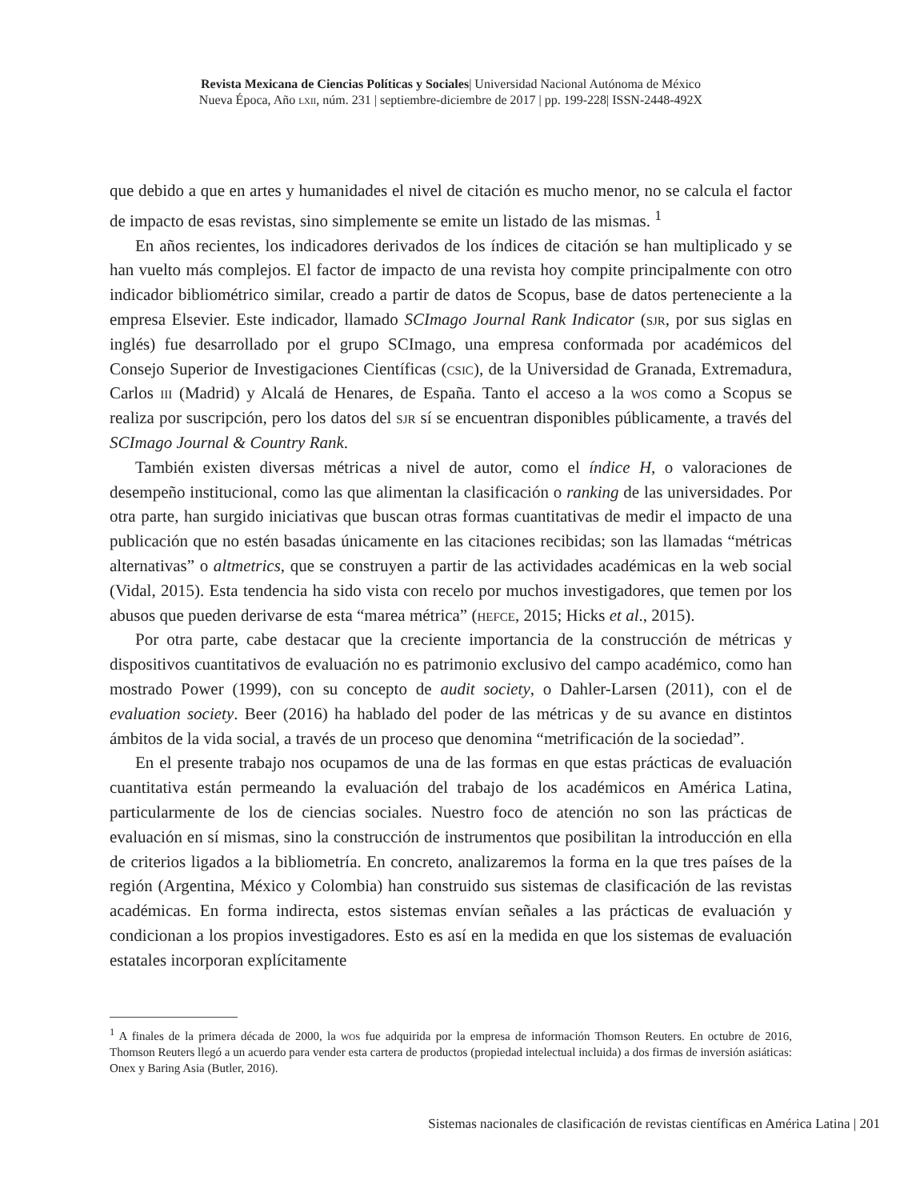Revista Mexicana de Ciencias Políticas y Sociales| Universidad Nacional Autónoma de México
Nueva Época, Año lxii, núm. 231 | septiembre-diciembre de 2017 | pp. 199-228| ISSN-2448-492X
que debido a que en artes y humanidades el nivel de citación es mucho menor, no se calcula el factor de impacto de esas revistas, sino simplemente se emite un listado de las mismas. <sup>1</sup>
En años recientes, los indicadores derivados de los índices de citación se han multiplicado y se han vuelto más complejos. El factor de impacto de una revista hoy compite principalmente con otro indicador bibliométrico similar, creado a partir de datos de Scopus, base de datos perteneciente a la empresa Elsevier. Este indicador, llamado SCImago Journal Rank Indicator (sjr, por sus siglas en inglés) fue desarrollado por el grupo SCImago, una empresa conformada por académicos del Consejo Superior de Investigaciones Científicas (csic), de la Universidad de Granada, Extremadura, Carlos iii (Madrid) y Alcalá de Henares, de España. Tanto el acceso a la wos como a Scopus se realiza por suscripción, pero los datos del sjr sí se encuentran disponibles públicamente, a través del SCImago Journal & Country Rank.
También existen diversas métricas a nivel de autor, como el índice H, o valoraciones de desempeño institucional, como las que alimentan la clasificación o ranking de las universidades. Por otra parte, han surgido iniciativas que buscan otras formas cuantitativas de medir el impacto de una publicación que no estén basadas únicamente en las citaciones recibidas; son las llamadas “métricas alternativas” o altmetrics, que se construyen a partir de las actividades académicas en la web social (Vidal, 2015). Esta tendencia ha sido vista con recelo por muchos investigadores, que temen por los abusos que pueden derivarse de esta “marea métrica” (hefce, 2015; Hicks et al., 2015).
Por otra parte, cabe destacar que la creciente importancia de la construcción de métricas y dispositivos cuantitativos de evaluación no es patrimonio exclusivo del campo académico, como han mostrado Power (1999), con su concepto de audit society, o Dahler-Larsen (2011), con el de evaluation society. Beer (2016) ha hablado del poder de las métricas y de su avance en distintos ámbitos de la vida social, a través de un proceso que denomina “metrificación de la sociedad”.
En el presente trabajo nos ocupamos de una de las formas en que estas prácticas de evaluación cuantitativa están permeando la evaluación del trabajo de los académicos en América Latina, particularmente de los de ciencias sociales. Nuestro foco de atención no son las prácticas de evaluación en sí mismas, sino la construcción de instrumentos que posibilitan la introducción en ella de criterios ligados a la bibliometría. En concreto, analizaremos la forma en la que tres países de la región (Argentina, México y Colombia) han construido sus sistemas de clasificación de las revistas académicas. En forma indirecta, estos sistemas envían señales a las prácticas de evaluación y condicionan a los propios investigadores. Esto es así en la medida en que los sistemas de evaluación estatales incorporan explícitamente
<sup>1</sup> A finales de la primera década de 2000, la wos fue adquirida por la empresa de información Thomson Reuters. En octubre de 2016, Thomson Reuters llegó a un acuerdo para vender esta cartera de productos (propiedad intelectual incluida) a dos firmas de inversión asiáticas: Onex y Baring Asia (Butler, 2016).
Sistemas nacionales de clasificación de revistas científicas en América Latina | 201